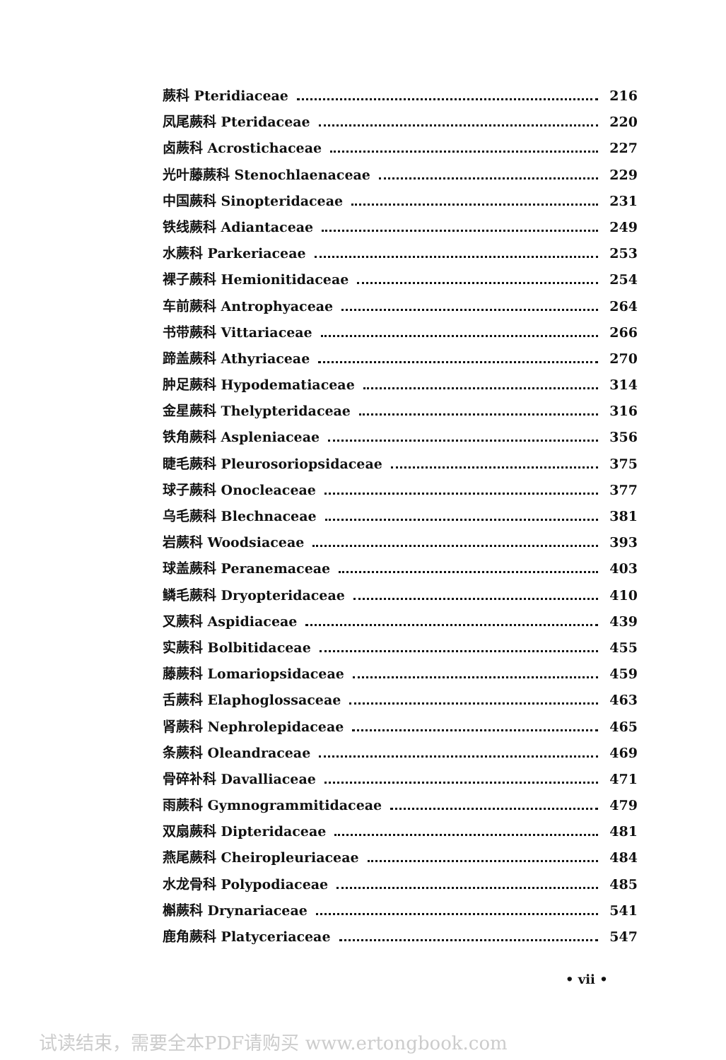蕨科 Pteridiaceae 216
凤尾蕨科 Pteridaceae 220
卤蕨科 Acrostichaceae 227
光叶藤蕨科 Stenochlaenaceae 229
中国蕨科 Sinopteridaceae 231
铁线蕨科 Adiantaceae 249
水蕨科 Parkeriaceae 253
裸子蕨科 Hemionitidaceae 254
车前蕨科 Antrophyaceae 264
书带蕨科 Vittariaceae 266
蹄盖蕨科 Athyriaceae 270
肿足蕨科 Hypodematiaceae 314
金星蕨科 Thelypteridaceae 316
铁角蕨科 Aspleniaceae 356
睫毛蕨科 Pleurosoriopsidaceae 375
球子蕨科 Onocleaceae 377
乌毛蕨科 Blechnaceae 381
岩蕨科 Woodsiaceae 393
球盖蕨科 Peranemaceae 403
鳞毛蕨科 Dryopteridaceae 410
叉蕨科 Aspidiaceae 439
实蕨科 Bolbitidaceae 455
藤蕨科 Lomariopsidaceae 459
舌蕨科 Elaphoglossaceae 463
肾蕨科 Nephrolepidaceae 465
条蕨科 Oleandraceae 469
骨碎补科 Davalliaceae 471
雨蕨科 Gymnogrammitidaceae 479
双扇蕨科 Dipteridaceae 481
燕尾蕨科 Cheiropleuriaceae 484
水龙骨科 Polypodiaceae 485
槲蕨科 Drynariaceae 541
鹿角蕨科 Platyceriaceae 547
• vii •
试读结束，需要全本PDF请购买 www.ertongbook.com